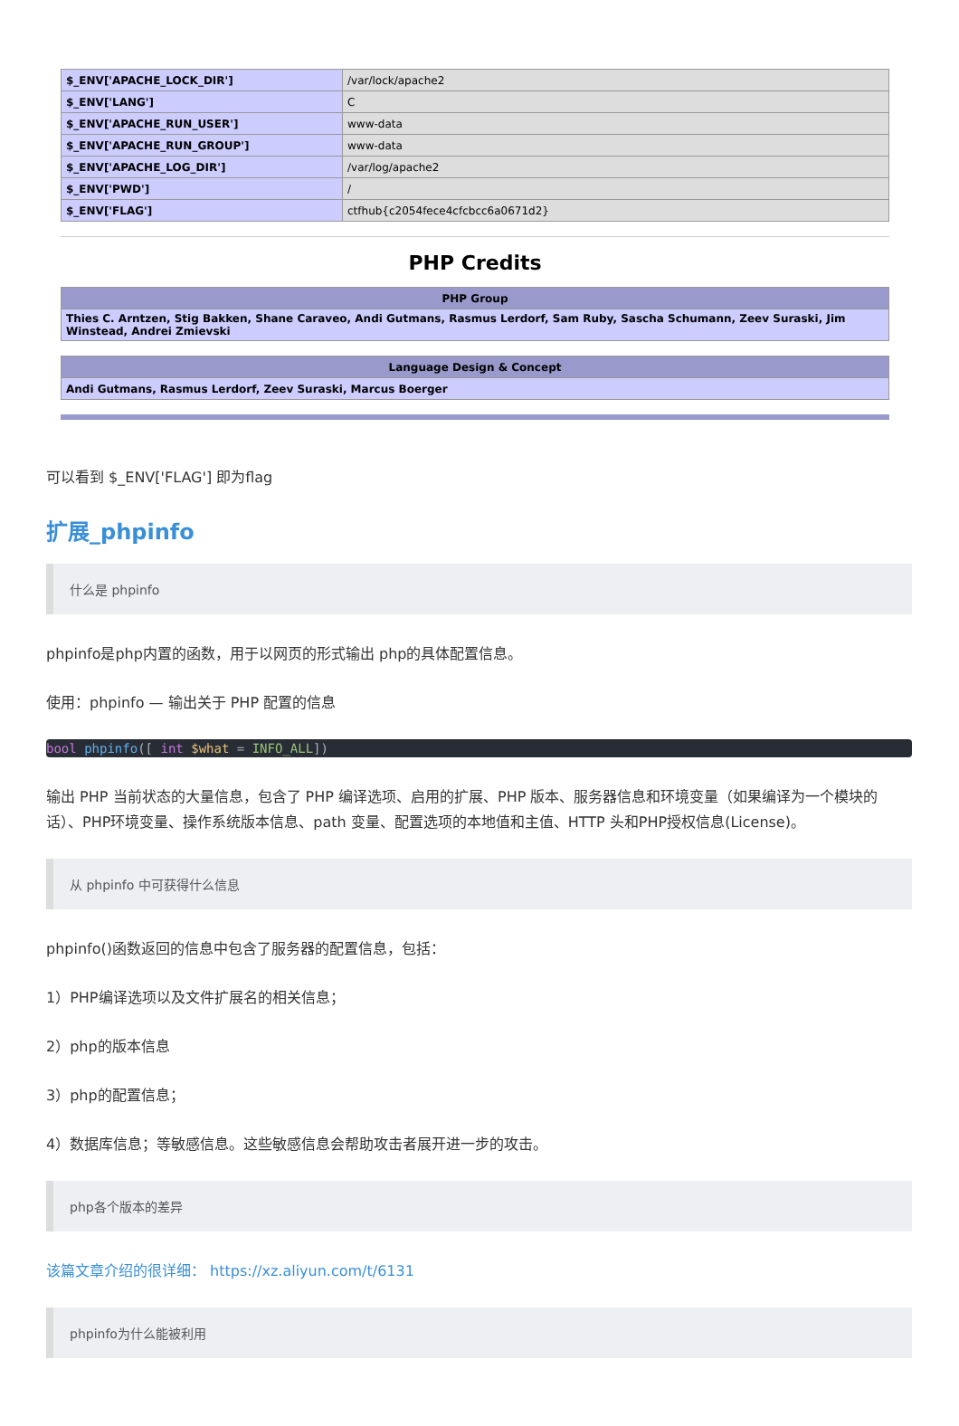| $_ENV['APACHE_LOCK_DIR'] | /var/lock/apache2 |
| $_ENV['LANG'] | C |
| $_ENV['APACHE_RUN_USER'] | www-data |
| $_ENV['APACHE_RUN_GROUP'] | www-data |
| $_ENV['APACHE_LOG_DIR'] | /var/log/apache2 |
| $_ENV['PWD'] | / |
| $_ENV['FLAG'] | ctfhub{c2054fece4cfcbcc6a0671d2} |
PHP Credits
| PHP Group |
| --- |
| Thies C. Arntzen, Stig Bakken, Shane Caraveo, Andi Gutmans, Rasmus Lerdorf, Sam Ruby, Sascha Schumann, Zeev Suraski, Jim Winstead, Andrei Zmievski |
| Language Design & Concept |
| --- |
| Andi Gutmans, Rasmus Lerdorf, Zeev Suraski, Marcus Boerger |
可以看到 $_ENV['FLAG'] 即为flag
扩展_phpinfo
什么是 phpinfo
phpinfo是php内置的函数，用于以网页的形式输出 php的具体配置信息。
使用：phpinfo — 输出关于 PHP 配置的信息
bool phpinfo([ int $what = INFO_ALL])
输出 PHP 当前状态的大量信息，包含了 PHP 编译选项、启用的扩展、PHP 版本、服务器信息和环境变量（如果编译为一个模块的话）、PHP环境变量、操作系统版本信息、path 变量、配置选项的本地值和主值、HTTP 头和PHP授权信息(License)。
从 phpinfo 中可获得什么信息
phpinfo()函数返回的信息中包含了服务器的配置信息，包括：
1）PHP编译选项以及文件扩展名的相关信息；
2）php的版本信息
3）php的配置信息；
4）数据库信息；等敏感信息。这些敏感信息会帮助攻击者展开进一步的攻击。
php各个版本的差异
该篇文章介绍的很详细： https://xz.aliyun.com/t/6131
phpinfo为什么能被利用